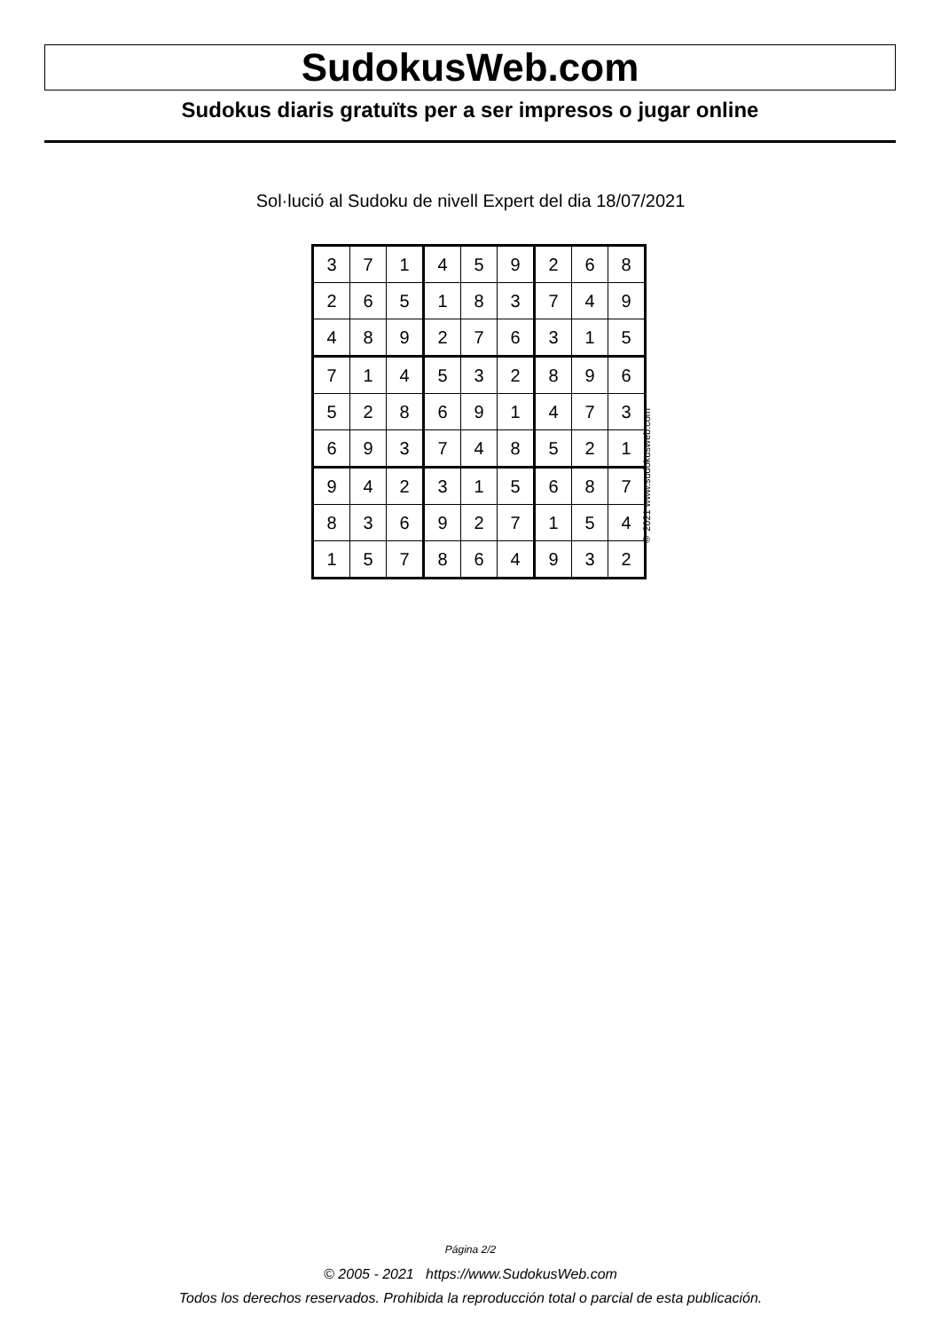SudokusWeb.com
Sudokus diaris gratuïts per a ser impresos o jugar online
Sol·lució al Sudoku de nivell Expert del dia 18/07/2021
| 3 | 7 | 1 | 4 | 5 | 9 | 2 | 6 | 8 |
| 2 | 6 | 5 | 1 | 8 | 3 | 7 | 4 | 9 |
| 4 | 8 | 9 | 2 | 7 | 6 | 3 | 1 | 5 |
| 7 | 1 | 4 | 5 | 3 | 2 | 8 | 9 | 6 |
| 5 | 2 | 8 | 6 | 9 | 1 | 4 | 7 | 3 |
| 6 | 9 | 3 | 7 | 4 | 8 | 5 | 2 | 1 |
| 9 | 4 | 2 | 3 | 1 | 5 | 6 | 8 | 7 |
| 8 | 3 | 6 | 9 | 2 | 7 | 1 | 5 | 4 |
| 1 | 5 | 7 | 8 | 6 | 4 | 9 | 3 | 2 |
© 2021 www.sudokusweb.com
Página 2/2
© 2005 - 2021 https://www.SudokusWeb.com
Todos los derechos reservados. Prohibida la reproducción total o parcial de esta publicación.